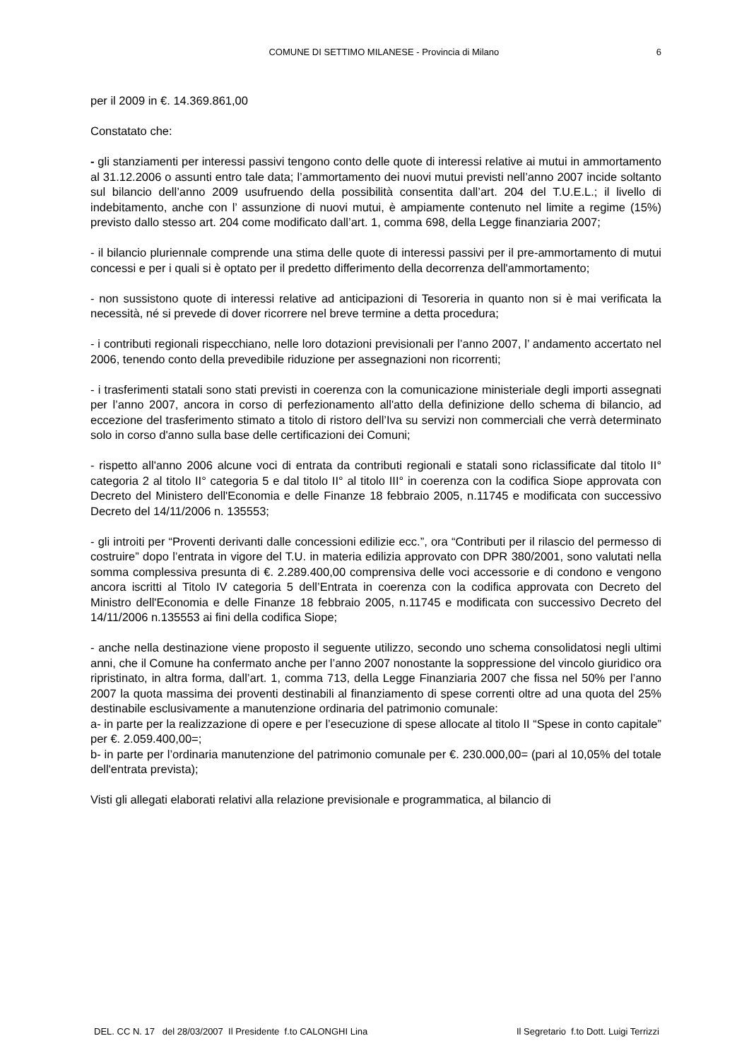COMUNE DI SETTIMO MILANESE - Provincia di Milano 6
per il 2009 in €. 14.369.861,00
Constatato che:
- gli stanziamenti per interessi passivi tengono conto delle quote di interessi relative ai mutui in ammortamento al 31.12.2006 o assunti entro tale data; l’ammortamento dei nuovi mutui previsti nell’anno 2007 incide soltanto sul bilancio dell’anno 2009 usufruendo della possibilità consentita dall’art. 204 del T.U.E.L.; il livello di indebitamento, anche con l’ assunzione di nuovi mutui, è ampiamente contenuto nel limite a regime (15%) previsto dallo stesso art. 204 come modificato dall’art. 1, comma 698, della Legge finanziaria 2007;
- il bilancio pluriennale comprende una stima delle quote di interessi passivi per il pre-ammortamento di mutui concessi e per i quali si è optato per il predetto differimento della decorrenza dell'ammortamento;
- non sussistono quote di interessi relative ad anticipazioni di Tesoreria in quanto non si è mai verificata la necessità, né si prevede di dover ricorrere nel breve termine a detta procedura;
- i contributi regionali rispecchiano, nelle loro dotazioni previsionali per l’anno 2007, l’ andamento accertato nel 2006, tenendo conto della prevedibile riduzione per assegnazioni non ricorrenti;
- i trasferimenti statali sono stati previsti in coerenza con la comunicazione ministeriale degli importi assegnati per l’anno 2007, ancora in corso di perfezionamento all'atto della definizione dello schema di bilancio, ad eccezione del trasferimento stimato a titolo di ristoro dell’Iva su servizi non commerciali che verrà determinato solo in corso d'anno sulla base delle certificazioni dei Comuni;
- rispetto all'anno 2006 alcune voci di entrata da contributi regionali e statali sono riclassificate dal titolo II° categoria 2 al titolo II° categoria 5 e dal titolo II° al titolo III° in coerenza con la codifica Siope approvata con Decreto del Ministero dell'Economia e delle Finanze 18 febbraio 2005, n.11745 e modificata con successivo Decreto del 14/11/2006 n. 135553;
- gli introiti per “Proventi derivanti dalle concessioni edilizie ecc.”, ora “Contributi per il rilascio del permesso di costruire” dopo l’entrata in vigore del T.U. in materia edilizia approvato con DPR 380/2001, sono valutati nella somma complessiva presunta di €. 2.289.400,00 comprensiva delle voci accessorie e di condono e vengono ancora iscritti al Titolo IV categoria 5 dell’Entrata in coerenza con la codifica approvata con Decreto del Ministro dell'Economia e delle Finanze 18 febbraio 2005, n.11745 e modificata con successivo Decreto del 14/11/2006 n.135553 ai fini della codifica Siope;
- anche nella destinazione viene proposto il seguente utilizzo, secondo uno schema consolidatosi negli ultimi anni, che il Comune ha confermato anche per l’anno 2007 nonostante la soppressione del vincolo giuridico ora ripristinato, in altra forma, dall’art. 1, comma 713, della Legge Finanziaria 2007 che fissa nel 50% per l’anno 2007 la quota massima dei proventi destinabili al finanziamento di spese correnti oltre ad una quota del 25% destinabile esclusivamente a manutenzione ordinaria del patrimonio comunale:
a- in parte per la realizzazione di opere e per l’esecuzione di spese allocate al titolo II “Spese in conto capitale” per €. 2.059.400,00=;
b- in parte per l’ordinaria manutenzione del patrimonio comunale per €. 230.000,00= (pari al 10,05% del totale dell'entrata prevista);
Visti gli allegati elaborati relativi alla relazione previsionale e programmatica, al bilancio di
DEL. CC N. 17 del 28/03/2007 Il Presidente f.to CALONGHI Lina Il Segretario f.to Dott. Luigi Terrizzi